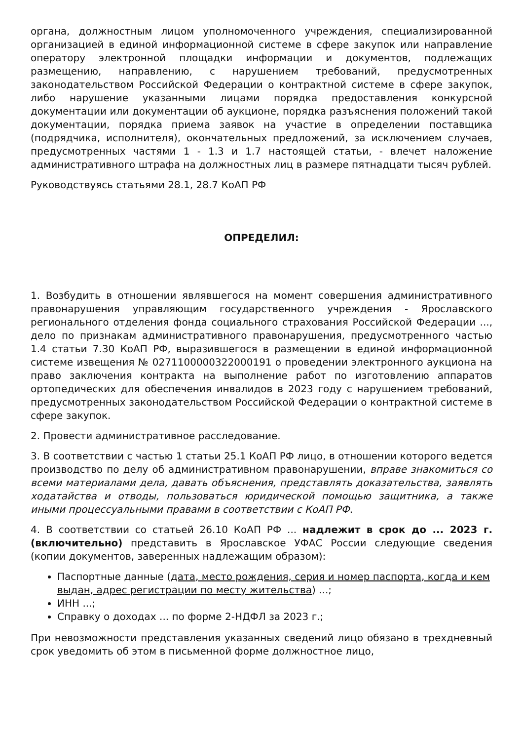органа, должностным лицом уполномоченного учреждения, специализированной организацией в единой информационной системе в сфере закупок или направление оператору электронной площадки информации и документов, подлежащих размещению, направлению, с нарушением требований, предусмотренных законодательством Российской Федерации о контрактной системе в сфере закупок, либо нарушение указанными лицами порядка предоставления конкурсной документации или документации об аукционе, порядка разъяснения положений такой документации, порядка приема заявок на участие в определении поставщика (подрядчика, исполнителя), окончательных предложений, за исключением случаев, предусмотренных частями 1 - 1.3 и 1.7 настоящей статьи, - влечет наложение административного штрафа на должностных лиц в размере пятнадцати тысяч рублей.
Руководствуясь статьями 28.1, 28.7 КоАП РФ
ОПРЕДЕЛИЛ:
1. Возбудить в отношении являвшегося на момент совершения административного правонарушения управляющим государственного учреждения - Ярославского регионального отделения фонда социального страхования Российской Федерации ..., дело по признакам административного правонарушения, предусмотренного частью 1.4 статьи 7.30 КоАП РФ, выразившегося в размещении в единой информационной системе извещения № 0271100000322000191 о проведении электронного аукциона на право заключения контракта на выполнение работ по изготовлению аппаратов ортопедических для обеспечения инвалидов в 2023 году с нарушением требований, предусмотренных законодательством Российской Федерации о контрактной системе в сфере закупок.
2. Провести административное расследование.
3. В соответствии с частью 1 статьи 25.1 КоАП РФ лицо, в отношении которого ведется производство по делу об административном правонарушении, вправе знакомиться со всеми материалами дела, давать объяснения, представлять доказательства, заявлять ходатайства и отводы, пользоваться юридической помощью защитника, а также иными процессуальными правами в соответствии с КоАП РФ.
4. В соответствии со статьей 26.10 КоАП РФ ... надлежит в срок до ... 2023 г. (включительно) представить в Ярославское УФАС России следующие сведения (копии документов, заверенных надлежащим образом):
Паспортные данные (дата, место рождения, серия и номер паспорта, когда и кем выдан, адрес регистрации по месту жительства) ...;
ИНН ...;
Справку о доходах ... по форме 2-НДФЛ за 2023 г.;
При невозможности представления указанных сведений лицо обязано в трехдневный срок уведомить об этом в письменной форме должностное лицо,